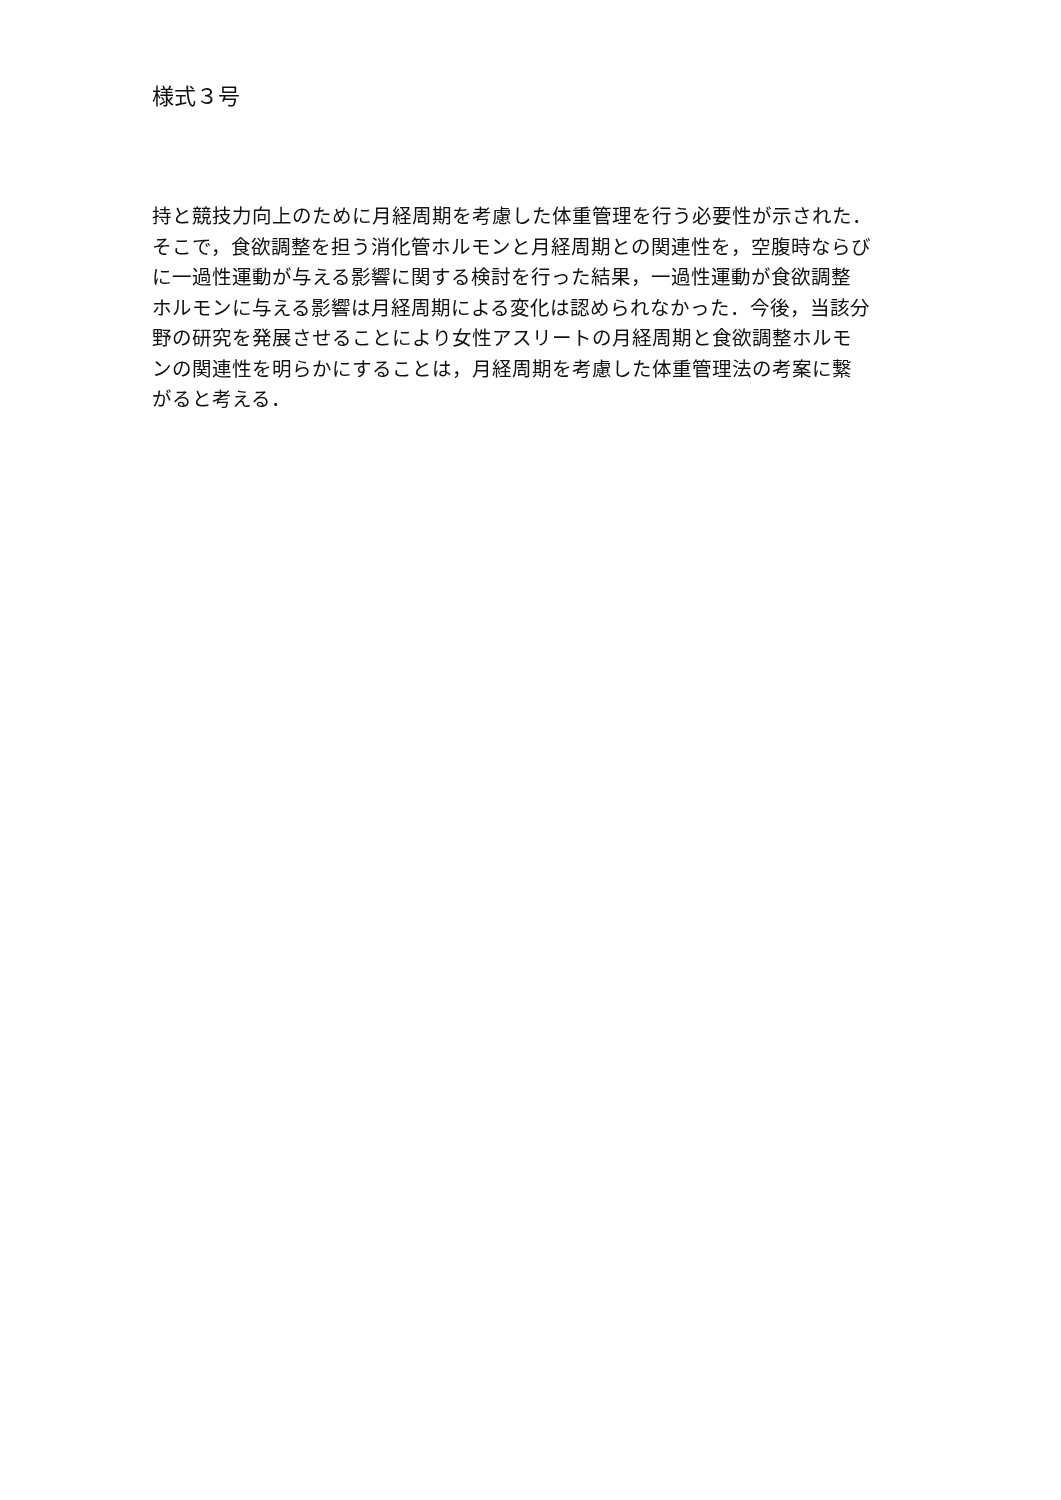様式３号
持と競技力向上のために月経周期を考慮した体重管理を行う必要性が示された．
そこで，食欲調整を担う消化管ホルモンと月経周期との関連性を，空腹時ならび
に一過性運動が与える影響に関する検討を行った結果，一過性運動が食欲調整
ホルモンに与える影響は月経周期による変化は認められなかった．今後，当該分
野の研究を発展させることにより女性アスリートの月経周期と食欲調整ホルモ
ンの関連性を明らかにすることは，月経周期を考慮した体重管理法の考案に繋
がると考える．